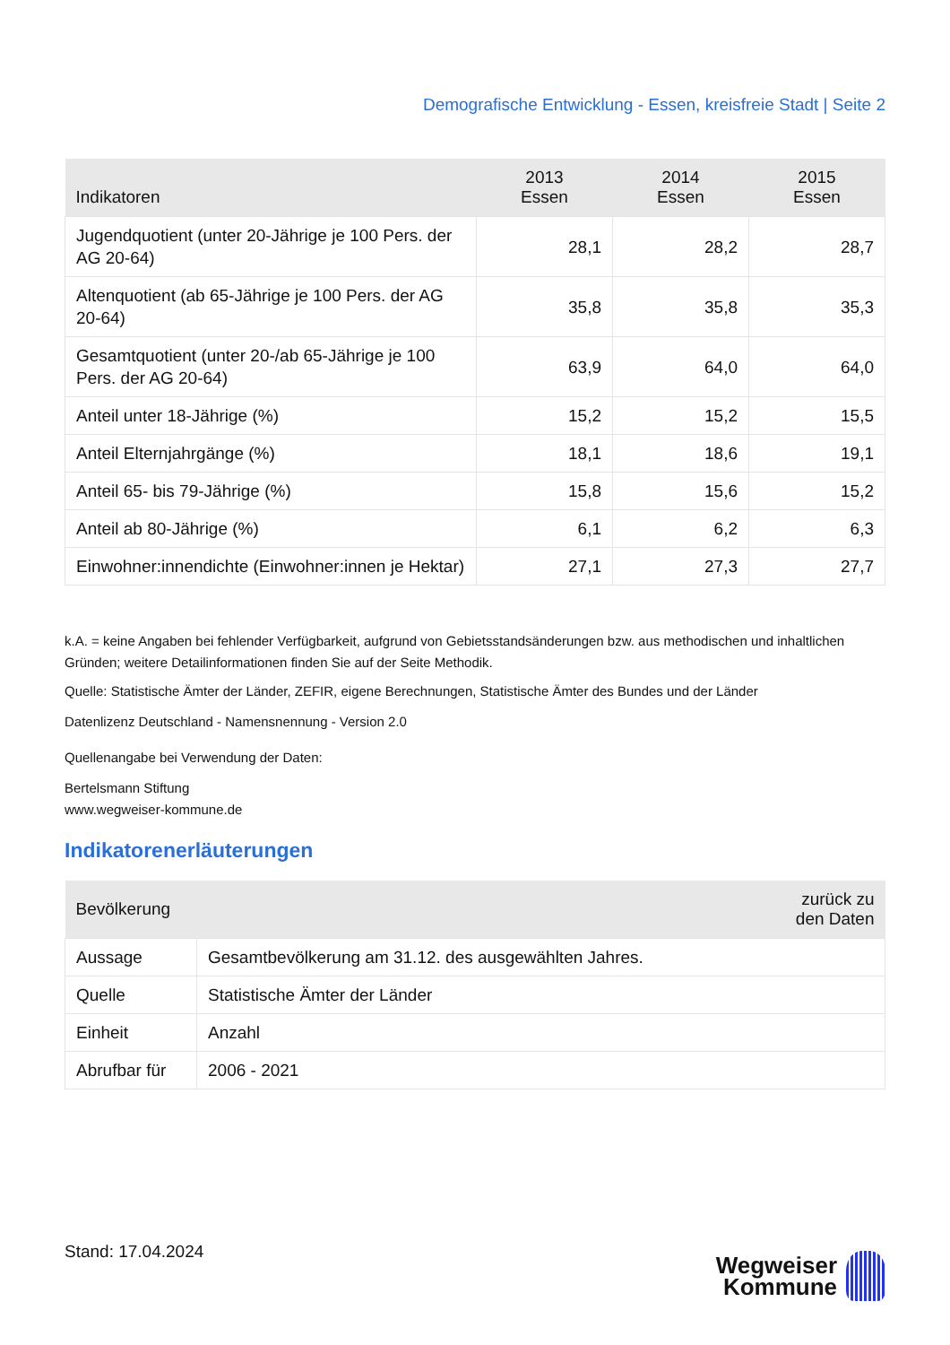Demografische Entwicklung - Essen, kreisfreie Stadt | Seite 2
| Indikatoren | 2013 Essen | 2014 Essen | 2015 Essen |
| --- | --- | --- | --- |
| Jugendquotient (unter 20-Jährige je 100 Pers. der AG 20-64) | 28,1 | 28,2 | 28,7 |
| Altenquotient (ab 65-Jährige je 100 Pers. der AG 20-64) | 35,8 | 35,8 | 35,3 |
| Gesamtquotient (unter 20-/ab 65-Jährige je 100 Pers. der AG 20-64) | 63,9 | 64,0 | 64,0 |
| Anteil unter 18-Jährige (%) | 15,2 | 15,2 | 15,5 |
| Anteil Elternjahrgänge (%) | 18,1 | 18,6 | 19,1 |
| Anteil 65- bis 79-Jährige (%) | 15,8 | 15,6 | 15,2 |
| Anteil ab 80-Jährige (%) | 6,1 | 6,2 | 6,3 |
| Einwohner:innendichte (Einwohner:innen je Hektar) | 27,1 | 27,3 | 27,7 |
k.A. = keine Angaben bei fehlender Verfügbarkeit, aufgrund von Gebietsstandsänderungen bzw. aus methodischen und inhaltlichen Gründen; weitere Detailinformationen finden Sie auf der Seite Methodik.
Quelle: Statistische Ämter der Länder, ZEFIR, eigene Berechnungen, Statistische Ämter des Bundes und der Länder
Datenlizenz Deutschland - Namensnennung - Version 2.0
Quellenangabe bei Verwendung der Daten:
Bertelsmann Stiftung
www.wegweiser-kommune.de
Indikatorenerläuterungen
| Bevölkerung | zurück zu den Daten |
| --- | --- |
| Aussage | Gesamtbevölkerung am 31.12. des ausgewählten Jahres. |
| Quelle | Statistische Ämter der Länder |
| Einheit | Anzahl |
| Abrufbar für | 2006 - 2021 |
Stand: 17.04.2024
Wegweiser
Kommune